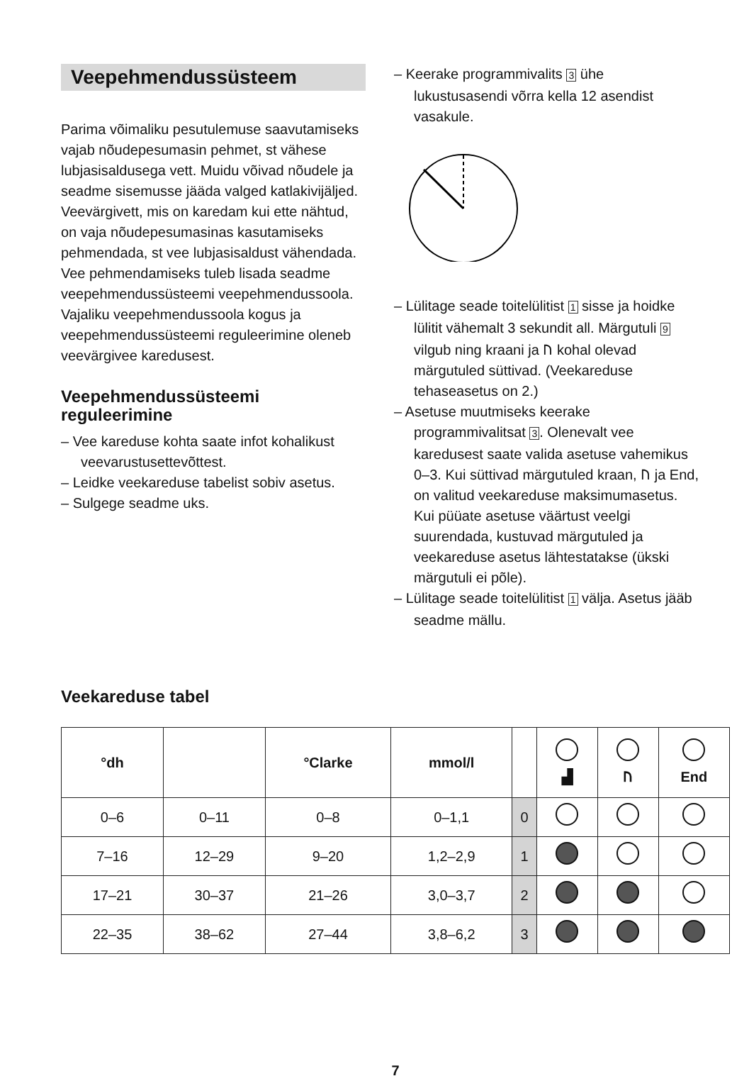Veepehmendussüsteem
Parima võimaliku pesutulemuse saavutamiseks vajab nõudepesumasin pehmet, st vähese lubjasisaldusega vett. Muidu võivad nõudele ja seadme sisemusse jääda valged katlakivijäljed. Veevärgivett, mis on karedam kui ette nähtud, on vaja nõudepesumasinas kasutamiseks pehmendada, st vee lubjasisaldust vähendada. Vee pehmendamiseks tuleb lisada seadme veepehmendussüsteemi veepehmendussoola. Vajaliku veepehmendussoola kogus ja veepehmendussüsteemi reguleerimine oleneb veevärgivee karedusest.
Veepehmendussüsteemi reguleerimine
– Vee kareduse kohta saate infot kohalikust veevarustusettevõttest.
– Leidke veekareduse tabelist sobiv asetus.
– Sulgege seadme uks.
– Keerake programmivalits 3 ühe lukustusasendi võrra kella 12 asendist vasakule.
– Lülitage seade toitelülitist 1 sisse ja hoidke lülitit vähemalt 3 sekundit all. Märgutuli 9 vilgub ning kraani ja ᚢ kohal olevad märgutuled süttivad. (Veekareduse tehaseasetus on 2.)
– Asetuse muutmiseks keerake programmivalitsat 3. Olenevalt vee karedusest saate valida asetuse vahemikus 0–3. Kui süttivad märgutuled kraan, ᚢ ja End, on valitud veekareduse maksimumasetus. Kui püüate asetuse väärtust veelgi suurendada, kustuvad märgutuled ja veekareduse asetus lähtestatakse (ükski märgutuli ei põle).
– Lülitage seade toitelülitist 1 välja. Asetus jääb seadme mällu.
Veekareduse tabel
| °dh | | °Clarke | mmol/l | | ▟ | ᚢ | End |
| --- | --- | --- | --- | --- | --- | --- | --- |
| 0–6 | 0–11 | 0–8 | 0–1,1 | 0 | | | |
| 7–16 | 12–29 | 9–20 | 1,2–2,9 | 1 | | | |
| 17–21 | 30–37 | 21–26 | 3,0–3,7 | 2 | | | |
| 22–35 | 38–62 | 27–44 | 3,8–6,2 | 3 | | | |
7